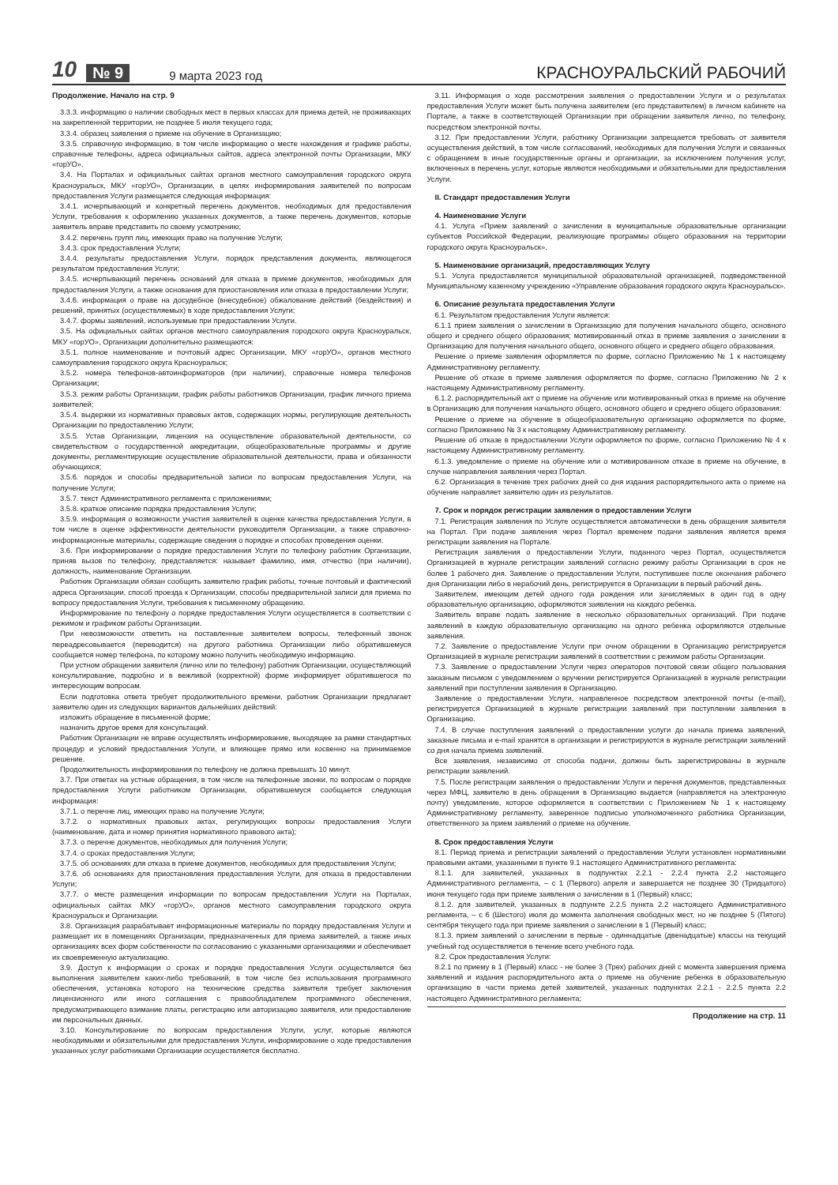10 № 9 9 марта 2023 год КРАСНОУРАЛЬСКИЙ РАБОЧИЙ
Продолжение. Начало на стр. 9
3.3.3. информацию о наличии свободных мест в первых классах для приема детей, не проживающих на закрепленной территории, не позднее 5 июля текущего года;
3.3.4. образец заявления о приеме на обучение в Организацию;
3.3.5. справочную информацию, в том числе информацию о месте нахождения и графике работы, справочные телефоны, адреса официальных сайтов, адреса электронной почты Организации, МКУ «горУО».
3.4. На Порталах и официальных сайтах органов местного самоуправления городского округа Красноуральск, МКУ «горУО», Организации, в целях информирования заявителей по вопросам предоставления Услуги размещается следующая информация:
3.4.1. исчерпывающий и конкретный перечень документов, необходимых для предоставления Услуги, требования к оформлению указанных документов, а также перечень документов, которые заявитель вправе представить по своему усмотрению;
3.4.2. перечень групп лиц, имеющих право на получение Услуги;
3.4.3. срок предоставления Услуги;
3.4.4. результаты предоставления Услуги, порядок представления документа, являющегося результатом предоставления Услуги;
3.4.5. исчерпывающий перечень оснований для отказа в приеме документов, необходимых для предоставления Услуги, а также основания для приостановления или отказа в предоставлении Услуги;
3.4.6. информация о праве на досудебное (внесудебное) обжалование действий (бездействия) и решений, принятых (осуществляемых) в ходе предоставления Услуги;
3.4.7. формы заявлений, используемые при предоставлении Услуги.
3.5. На официальных сайтах органов местного самоуправления городского округа Красноуральск, МКУ «горУО», Организации дополнительно размещаются:
3.5.1. полное наименование и почтовый адрес Организации, МКУ «горУО», органов местного самоуправления городского округа Красноуральск;
3.5.2. номера телефонов-автоинформаторов (при наличии), справочные номера телефонов Организации;
3.5.3. режим работы Организации, график работы работников Организации, график личного приема заявителей;
3.5.4. выдержки из нормативных правовых актов, содержащих нормы, регулирующие деятельность Организации по предоставлению Услуги;
3.5.5. Устав Организации, лицензия на осуществление образовательной деятельности, со свидетельством о государственной аккредитации, общеобразовательные программы и другие документы, регламентирующие осуществление образовательной деятельности, права и обязанности обучающихся;
3.5.6. порядок и способы предварительной записи по вопросам предоставления Услуги, на получение Услуги;
3.5.7. текст Административного регламента с приложениями;
3.5.8. краткое описание порядка предоставления Услуги;
3.5.9. информация о возможности участия заявителей в оценке качества предоставления Услуги, в том числе в оценке эффективности деятельности руководителя Организации, а также справочно-информационные материалы, содержащие сведения о порядке и способах проведения оценки.
3.6. При информировании о порядке предоставления Услуги по телефону работник Организации, приняв вызов по телефону, представляется: называет фамилию, имя, отчество (при наличии), должность, наименование Организации.
Работник Организации обязан сообщить заявителю график работы, точные почтовый и фактический адреса Организации, способ проезда к Организации, способы предварительной записи для приема по вопросу предоставления Услуги, требования к письменному обращению.
Информирование по телефону о порядке предоставления Услуги осуществляется в соответствии с режимом и графиком работы Организации.
При невозможности ответить на поставленные заявителем вопросы, телефонный звонок переадресовывается (переводится) на другого работника Организации либо обратившемуся сообщается номер телефона, по которому можно получить необходимую информацию.
При устном обращении заявителя (лично или по телефону) работник Организации, осуществляющий консультирование, подробно и в вежливой (корректной) форме информирует обратившегося по интересующим вопросам.
Если подготовка ответа требует продолжительного времени, работник Организации предлагает заявителю один из следующих вариантов дальнейших действий:
изложить обращение в письменной форме;
назначить другое время для консультаций.
Работник Организации не вправе осуществлять информирование, выходящее за рамки стандартных процедур и условий предоставления Услуги, и влияющее прямо или косвенно на принимаемое решение.
Продолжительность информирования по телефону не должна превышать 10 минут.
3.7. При ответах на устные обращения, в том числе на телефонные звонки, по вопросам о порядке предоставления Услуги работником Организации, обратившемуся сообщается следующая информация:
3.7.1. о перечне лиц, имеющих право на получение Услуги;
3.7.2. о нормативных правовых актах, регулирующих вопросы предоставления Услуги (наименование, дата и номер принятия нормативного правового акта);
3.7.3. о перечне документов, необходимых для получения Услуги;
3.7.4. о сроках предоставления Услуги;
3.7.5. об основаниях для отказа в приеме документов, необходимых для предоставления Услуги;
3.7.6. об основаниях для приостановления предоставления Услуги, для отказа в предоставлении Услуги;
3.7.7. о месте размещения информации по вопросам предоставления Услуги на Порталах, официальных сайтах МКУ «горУО», органов местного самоуправления городского округа Красноуральск и Организации.
3.8. Организация разрабатывает информационные материалы по порядку предоставления Услуги и размещает их в помещениях Организации, предназначенных для приема заявителей, а также иных организациях всех форм собственности по согласованию с указанными организациями и обеспечивает их своевременную актуализацию.
3.9. Доступ к информации о сроках и порядке предоставления Услуги осуществляется без выполнения заявителем каких-либо требований, в том числе без использования программного обеспечения, установка которого на технические средства заявителя требует заключения лицензионного или иного соглашения с правообладателем программного обеспечения, предусматривающего взимание платы, регистрацию или авторизацию заявителя, или предоставление им персональных данных.
3.10. Консультирование по вопросам предоставления Услуги, услуг, которые являются необходимыми и обязательными для предоставления Услуги, информирование о ходе предоставления указанных услуг работниками Организации осуществляется бесплатно.
3.11. Информация о ходе рассмотрения заявления о предоставлении Услуги и о результатах предоставления Услуги может быть получена заявителем (его представителем) в личном кабинете на Портале, а также в соответствующей Организации при обращении заявителя лично, по телефону, посредством электронной почты.
3.12. При предоставлении Услуги, работнику Организации запрещается требовать от заявителя осуществления действий, в том числе согласований, необходимых для получения Услуги и связанных с обращением в иные государственные органы и организации, за исключением получения услуг, включенных в перечень услуг, которые являются необходимыми и обязательными для предоставления Услуги.
II. Стандарт предоставления Услуги
4. Наименование Услуги
4.1. Услуга «Прием заявлений о зачислении в муниципальные образовательные организации субъектов Российской Федерации, реализующие программы общего образования на территории городского округа Красноуральск».
5. Наименование организаций, предоставляющих Услугу
5.1. Услуга предоставляется муниципальной образовательной организацией, подведомственной Муниципальному казенному учреждению «Управление образования городского округа Красноуральск».
6. Описание результата предоставления Услуги
6.1. Результатом предоставления Услуги является:
6.1.1 прием заявления о зачислении в Организацию для получения начального общего, основного общего и среднего общего образования; мотивированный отказ в приеме заявления о зачислении в Организацию для получения начального общего, основного общего и среднего общего образования.
Решение о приеме заявления оформляется по форме, согласно Приложению № 1 к настоящему Административному регламенту.
Решение об отказе в приеме заявления оформляется по форме, согласно Приложению № 2 к настоящему Административному регламенту.
6.1.2. распорядительный акт о приеме на обучение или мотивированный отказ в приеме на обучение в Организацию для получения начального общего, основного общего и среднего общего образования:
Решение о приеме на обучение в общеобразовательную организацию оформляется по форме, согласно Приложению № 3 к настоящему Административному регламенту.
Решение об отказе в предоставлении Услуги оформляется по форме, согласно Приложению № 4 к настоящему Административному регламенту.
6.1.3. уведомление о приеме на обучение или о мотивированном отказе в приеме на обучение, в случае направления заявления через Портал.
6.2. Организация в течение трех рабочих дней со дня издания распорядительного акта о приеме на обучение направляет заявителю один из результатов.
7. Срок и порядок регистрации заявления о предоставлении Услуги
7.1. Регистрация заявления по Услуге осуществляется автоматически в день обращения заявителя на Портал. При подаче заявления через Портал временем подачи заявления является время регистрации заявления на Портале.
Регистрация заявления о предоставлении Услуги, поданного через Портал, осуществляется Организацией в журнале регистрации заявлений согласно режиму работы Организации в срок не более 1 рабочего дня. Заявление о предоставлении Услуги, поступившее после окончания рабочего дня Организации либо в нерабочий день, регистрируется в Организации в первый рабочий день.
Заявителем, имеющим детей одного года рождения или зачисляемых в один год в одну образовательную организацию, оформляются заявления на каждого ребенка.
Заявитель вправе подать заявление в несколько образовательных организаций. При подаче заявлений в каждую образовательную организацию на одного ребенка оформляются отдельные заявления.
7.2. Заявление о предоставление Услуги при очном обращении в Организацию регистрируется Организацией в журнале регистрации заявлений в соответствии с режимом работы Организации.
7.3. Заявление о предоставлении Услуги через операторов почтовой связи общего пользования заказным письмом с уведомлением о вручении регистрируется Организацией в журнале регистрации заявлений при поступлении заявления в Организацию.
Заявление о предоставлении Услуги, направленное посредством электронной почты (e-mail), регистрируется Организацией в журнале регистрации заявлений при поступлении заявления в Организацию.
7.4. В случае поступления заявлений о предоставлении услуги до начала приема заявлений, заказные письма и e-mail хранятся в организации и регистрируются в журнале регистрации заявлений со дня начала приема заявлений.
Все заявления, независимо от способа подачи, должны быть зарегистрированы в журнале регистрации заявлений.
7.5. После регистрации заявления о предоставлении Услуги и перечня документов, представленных через МФЦ, заявителю в день обращения в Организацию выдается (направляется на электронную почту) уведомление, которое оформляется в соответствии с Приложением № 1 к настоящему Административному регламенту, заверенное подписью уполномоченного работника Организации, ответственного за прием заявлений о приеме на обучение.
8. Срок предоставления Услуги
8.1. Период приема и регистрации заявлений о предоставлении Услуги установлен нормативными правовыми актами, указанными в пункте 9.1 настоящего Административного регламента:
8.1.1. для заявителей, указанных в подпунктах 2.2.1 - 2.2.4 пункта 2.2 настоящего Административного регламента, – с 1 (Первого) апреля и завершается не позднее 30 (Тридцатого) июня текущего года при приеме заявления о зачислении в 1 (Первый) класс;
8.1.2. для заявителей, указанных в подпункте 2.2.5 пункта 2.2 настоящего Административного регламента, – с 6 (Шестого) июля до момента заполнения свободных мест, но не позднее 5 (Пятого) сентября текущего года при приеме заявления о зачислении в 1 (Первый) класс;
8.1.3. прием заявлений о зачислении в первые - одиннадцатые (двенадцатые) классы на текущий учебный год осуществляется в течение всего учебного года.
8.2. Срок предоставления Услуги:
8.2.1 по приему в 1 (Первый) класс - не более 3 (Трех) рабочих дней с момента завершения приема заявлений и издания распорядительного акта о приеме на обучение ребенка в образовательную организацию в части приема детей заявителей, указанных подпунктах 2.2.1 - 2.2.5 пункта 2.2 настоящего Административного регламента;
Продолжение на стр. 11